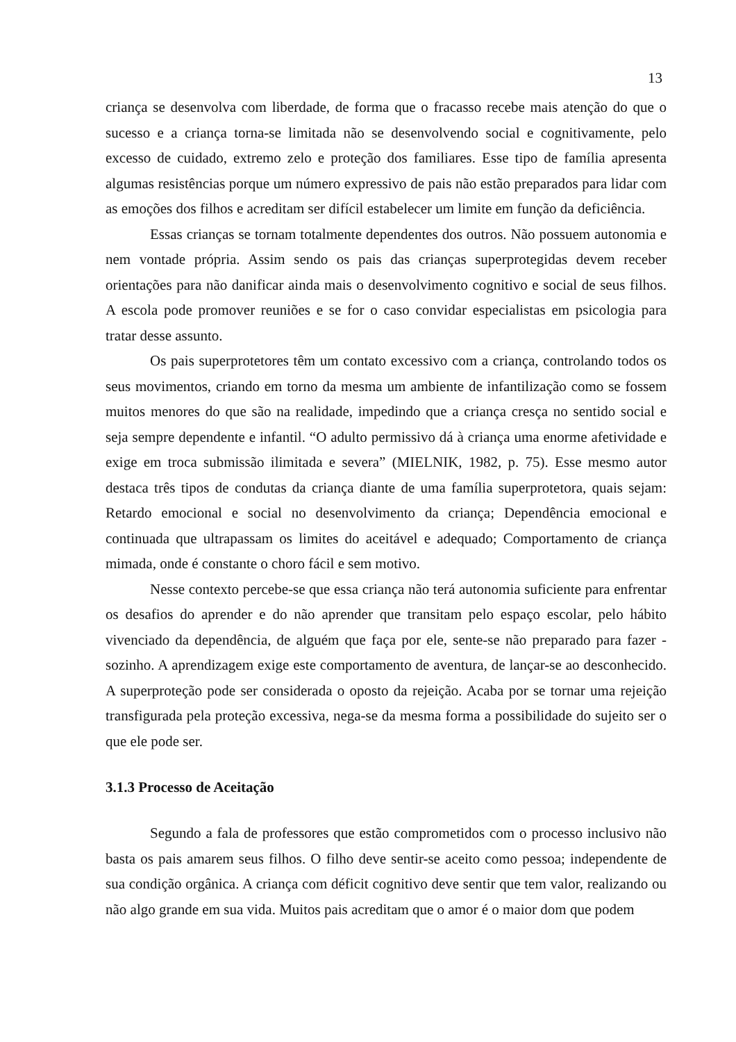13
criança se desenvolva com liberdade, de forma que o fracasso recebe mais atenção do que o sucesso e a criança torna-se limitada não se desenvolvendo social e cognitivamente, pelo excesso de cuidado, extremo zelo e proteção dos familiares. Esse tipo de família apresenta algumas resistências porque um número expressivo de pais não estão preparados para lidar com as emoções dos filhos e acreditam ser difícil estabelecer um limite em função da deficiência.
Essas crianças se tornam totalmente dependentes dos outros. Não possuem autonomia e nem vontade própria. Assim sendo os pais das crianças superprotegidas devem receber orientações para não danificar ainda mais o desenvolvimento cognitivo e social de seus filhos. A escola pode promover reuniões e se for o caso convidar especialistas em psicologia para tratar desse assunto.
Os pais superprotetores têm um contato excessivo com a criança, controlando todos os seus movimentos, criando em torno da mesma um ambiente de infantilização como se fossem muitos menores do que são na realidade, impedindo que a criança cresça no sentido social e seja sempre dependente e infantil. “O adulto permissivo dá à criança uma enorme afetividade e exige em troca submissão ilimitada e severa” (MIELNIK, 1982, p. 75). Esse mesmo autor destaca três tipos de condutas da criança diante de uma família superprotetora, quais sejam: Retardo emocional e social no desenvolvimento da criança; Dependência emocional e continuada que ultrapassam os limites do aceitável e adequado; Comportamento de criança mimada, onde é constante o choro fácil e sem motivo.
Nesse contexto percebe-se que essa criança não terá autonomia suficiente para enfrentar os desafios do aprender e do não aprender que transitam pelo espaço escolar, pelo hábito vivenciado da dependência, de alguém que faça por ele, sente-se não preparado para fazer - sozinho. A aprendizagem exige este comportamento de aventura, de lançar-se ao desconhecido. A superproteção pode ser considerada o oposto da rejeição. Acaba por se tornar uma rejeição transfigurada pela proteção excessiva, nega-se da mesma forma a possibilidade do sujeito ser o que ele pode ser.
3.1.3 Processo de Aceitação
Segundo a fala de professores que estão comprometidos com o processo inclusivo não basta os pais amarem seus filhos. O filho deve sentir-se aceito como pessoa; independente de sua condição orgânica. A criança com déficit cognitivo deve sentir que tem valor, realizando ou não algo grande em sua vida. Muitos pais acreditam que o amor é o maior dom que podem